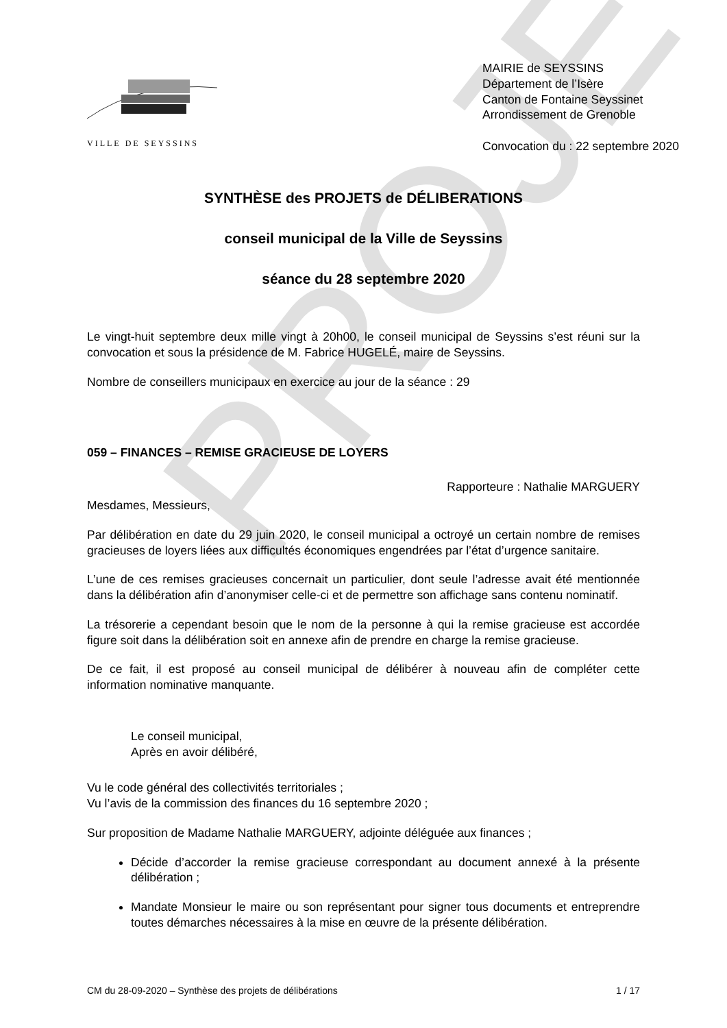PROJET
VILLE DE SEYSSINS
MAIRIE de SEYSSINS
Département de l’Isère
Canton de Fontaine Seyssinet
Arrondissement de Grenoble
Convocation du : 22 septembre 2020
SYNTHÈSE des PROJETS de DÉLIBERATIONS
conseil municipal de la Ville de Seyssins
séance du 28 septembre 2020
Le vingt-huit septembre deux mille vingt à 20h00, le conseil municipal de Seyssins s’est réuni sur la convocation et sous la présidence de M. Fabrice HUGELÉ, maire de Seyssins.
Nombre de conseillers municipaux en exercice au jour de la séance : 29
059 – FINANCES – REMISE GRACIEUSE DE LOYERS
Rapporteure : Nathalie MARGUERY
Mesdames, Messieurs,
Par délibération en date du 29 juin 2020, le conseil municipal a octroyé un certain nombre de remises gracieuses de loyers liées aux difficultés économiques engendrées par l’état d’urgence sanitaire.
L’une de ces remises gracieuses concernait un particulier, dont seule l’adresse avait été mentionnée dans la délibération afin d’anonymiser celle-ci et de permettre son affichage sans contenu nominatif.
La trésorerie a cependant besoin que le nom de la personne à qui la remise gracieuse est accordée figure soit dans la délibération soit en annexe afin de prendre en charge la remise gracieuse.
De ce fait, il est proposé au conseil municipal de délibérer à nouveau afin de compléter cette information nominative manquante.
Le conseil municipal,
Après en avoir délibéré,
Vu le code général des collectivités territoriales ;
Vu l’avis de la commission des finances du 16 septembre 2020 ;
Sur proposition de Madame Nathalie MARGUERY, adjointe déléguée aux finances ;
Décide d’accorder la remise gracieuse correspondant au document annexé à la présente délibération ;
Mandate Monsieur le maire ou son représentant pour signer tous documents et entreprendre toutes démarches nécessaires à la mise en œuvre de la présente délibération.
CM du 28-09-2020 – Synthèse des projets de délibérations 1 / 17